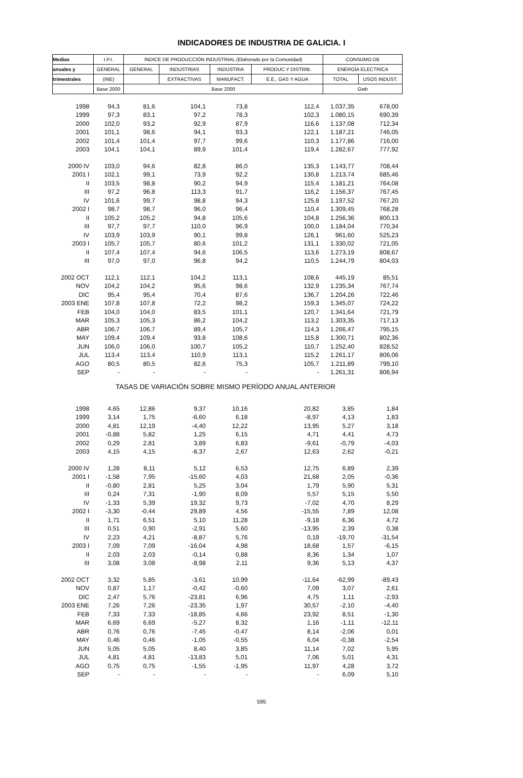INDICADORES DE INDUSTRIA DE GALICIA. I
| Medias | I.P.I. | INDICE DE PRODUCCIÓN INDUSTRIAL (Elaborado por la Comunidad) | | | | CONSUMO DE | |
| anuales y | GENERAL | GENERAL | INDUSTRIAS | INDUSTRIA | PRODUC Y DISTRIB. | ENERGÍA ELECTRICA | |
| trimestrales | (INE) | | EXTRACTIVAS | MANUFACT. | E.E., GAS Y AGUA | TOTAL | USOS INDUST. |
| | Base 2000 | Base 2000 | | | | Gwh | |
| 1998 | 94,3 | 81,6 | 104,1 | 73,8 | 112,4 | 1.037,35 | 678,00 |
| 1999 | 97,3 | 83,1 | 97,2 | 78,3 | 102,3 | 1.080,15 | 690,39 |
| 2000 | 102,0 | 93,2 | 92,9 | 87,9 | 116,6 | 1.137,08 | 712,34 |
| 2001 | 101,1 | 98,6 | 94,1 | 93,3 | 122,1 | 1.187,21 | 746,05 |
| 2002 | 101,4 | 101,4 | 97,7 | 99,6 | 110,3 | 1.177,86 | 716,00 |
| 2003 | 104,1 | 104,1 | 89,9 | 101,4 | 119,4 | 1.282,67 | 777,92 |
| 2000 IV | 103,0 | 94,6 | 82,8 | 86,0 | 135,3 | 1.143,77 | 708,44 |
| 2001 I | 102,1 | 99,1 | 73,9 | 92,2 | 130,8 | 1.213,74 | 685,46 |
| II | 103,5 | 98,8 | 90,2 | 94,9 | 115,4 | 1.181,21 | 764,08 |
| III | 97,2 | 96,8 | 113,3 | 91,7 | 116,2 | 1.156,37 | 767,45 |
| IV | 101,6 | 99,7 | 98,8 | 94,3 | 125,8 | 1.197,52 | 767,20 |
| 2002 I | 98,7 | 98,7 | 96,0 | 96,4 | 110,4 | 1.309,45 | 768,28 |
| II | 105,2 | 105,2 | 94,8 | 105,6 | 104,8 | 1.256,36 | 800,13 |
| III | 97,7 | 97,7 | 110,0 | 96,9 | 100,0 | 1.184,04 | 770,34 |
| IV | 103,9 | 103,9 | 90,1 | 99,8 | 126,1 | 961,60 | 525,23 |
| 2003 I | 105,7 | 105,7 | 80,6 | 101,2 | 131,1 | 1.330,02 | 721,05 |
| II | 107,4 | 107,4 | 94,6 | 106,5 | 113,6 | 1.273,19 | 808,67 |
| III | 97,0 | 97,0 | 96,8 | 94,2 | 110,5 | 1.244,79 | 804,03 |
| 2002 OCT | 112,1 | 112,1 | 104,2 | 113,1 | 108,6 | 445,19 | 85,51 |
| NOV | 104,2 | 104,2 | 95,6 | 98,6 | 132,9 | 1.235,34 | 767,74 |
| DIC | 95,4 | 95,4 | 70,4 | 87,6 | 136,7 | 1.204,26 | 722,46 |
| 2003 ENE | 107,8 | 107,8 | 72,2 | 98,2 | 159,3 | 1.345,07 | 724,22 |
| FEB | 104,0 | 104,0 | 83,5 | 101,1 | 120,7 | 1.341,64 | 721,79 |
| MAR | 105,3 | 105,3 | 86,2 | 104,2 | 113,2 | 1.303,35 | 717,13 |
| ABR | 106,7 | 106,7 | 89,4 | 105,7 | 114,3 | 1.266,47 | 795,15 |
| MAY | 109,4 | 109,4 | 93,8 | 108,6 | 115,8 | 1.300,71 | 802,36 |
| JUN | 106,0 | 106,0 | 100,7 | 105,2 | 110,7 | 1.252,40 | 828,52 |
| JUL | 113,4 | 113,4 | 110,9 | 113,1 | 115,2 | 1.261,17 | 806,06 |
| AGO | 80,5 | 80,5 | 82,6 | 75,3 | 105,7 | 1.211,89 | 799,10 |
| SEP | - | - | - | - | - | 1.261,31 | 806,94 |
| TASAS DE VARIACIÓN SOBRE MISMO PERÍODO ANUAL ANTERIOR | | | | | | | |
| 1998 | 4,65 | 12,86 | 9,37 | 10,16 | 20,82 | 3,85 | 1,84 |
| 1999 | 3,14 | 1,75 | -6,60 | 6,18 | -8,97 | 4,13 | 1,83 |
| 2000 | 4,81 | 12,19 | -4,40 | 12,22 | 13,95 | 5,27 | 3,18 |
| 2001 | -0,88 | 5,82 | 1,25 | 6,15 | 4,71 | 4,41 | 4,73 |
| 2002 | 0,29 | 2,81 | 3,89 | 6,83 | -9,61 | -0,79 | -4,03 |
| 2003 | 4,15 | 4,15 | -8,37 | 2,67 | 12,63 | 2,62 | -0,21 |
| 2000 IV | 1,28 | 8,11 | 5,12 | 6,53 | 12,75 | 6,89 | 2,39 |
| 2001 I | -1,58 | 7,95 | -15,60 | 4,03 | 21,68 | 2,05 | -0,36 |
| II | -0,80 | 2,81 | 5,25 | 3,04 | 1,79 | 5,90 | 5,31 |
| III | 0,24 | 7,31 | -1,90 | 8,09 | 5,57 | 5,15 | 5,50 |
| IV | -1,33 | 5,39 | 19,32 | 9,73 | -7,02 | 4,70 | 8,29 |
| 2002 I | -3,30 | -0,44 | 29,89 | 4,56 | -15,55 | 7,89 | 12,08 |
| II | 1,71 | 6,51 | 5,10 | 11,28 | -9,18 | 6,36 | 4,72 |
| III | 0,51 | 0,90 | -2,91 | 5,60 | -13,95 | 2,39 | 0,38 |
| IV | 2,23 | 4,21 | -8,87 | 5,76 | 0,19 | -19,70 | -31,54 |
| 2003 I | 7,09 | 7,09 | -16,04 | 4,98 | 18,68 | 1,57 | -6,15 |
| II | 2,03 | 2,03 | -0,14 | 0,88 | 8,36 | 1,34 | 1,07 |
| III | 3,08 | 3,08 | -8,98 | 2,11 | 9,36 | 5,13 | 4,37 |
| 2002 OCT | 3,32 | 5,85 | -3,61 | 10,99 | -11,64 | -62,99 | -89,43 |
| NOV | 0,87 | 1,17 | -0,42 | -0,60 | 7,09 | 3,07 | 2,61 |
| DIC | 2,47 | 5,76 | -23,81 | 6,96 | 4,75 | 1,11 | -2,93 |
| 2003 ENE | 7,26 | 7,26 | -23,35 | 1,97 | 30,57 | -2,10 | -4,40 |
| FEB | 7,33 | 7,33 | -18,85 | 4,66 | 23,92 | 8,51 | -1,30 |
| MAR | 6,69 | 6,69 | -5,27 | 8,32 | 1,16 | -1,11 | -12,11 |
| ABR | 0,76 | 0,76 | -7,45 | -0,47 | 8,14 | -2,06 | 0,01 |
| MAY | 0,46 | 0,46 | -1,05 | -0,55 | 6,04 | -0,38 | -2,54 |
| JUN | 5,05 | 5,05 | 8,40 | 3,85 | 11,14 | 7,02 | 5,95 |
| JUL | 4,81 | 4,81 | -13,83 | 5,01 | 7,06 | 5,01 | 4,31 |
| AGO | 0,75 | 0,75 | -1,55 | -1,95 | 11,97 | 4,28 | 3,72 |
| SEP | - | - | - | - | - | 6,09 | 5,10 |
595